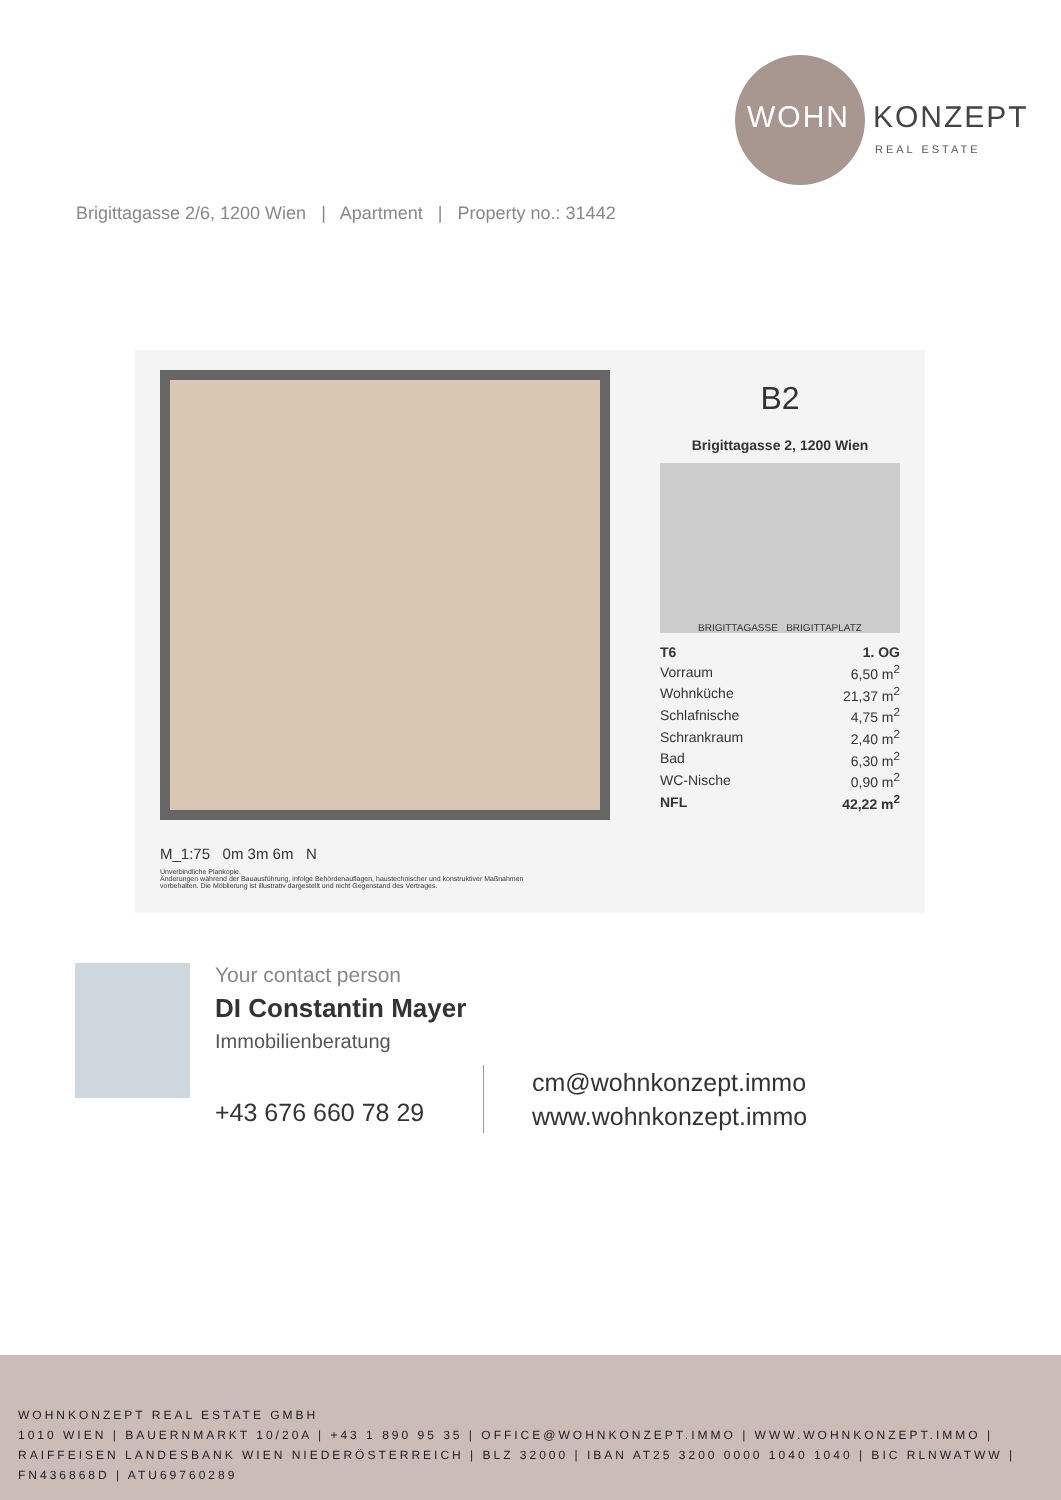WOHN KONZEPT
REAL ESTATE
Brigittagasse 2/6, 1200 Wien | Apartment | Property no.: 31442
M_1:75 0m 3m 6m N
Unverbindliche Plankopie.
Änderungen während der Bauausführung, infolge Behördenauflagen, haustechnischer und konstruktiver Maßnahmen vorbehalten. Die Möblierung ist illustrativ dargestellt und nicht Gegenstand des Vertrages.
B2
Brigittagasse 2, 1200 Wien
BRIGITTAGASSE BRIGITTAPLATZ
| T6 | 1. OG |
| Vorraum | 6,50 m<sup>2</sup> |
| Wohnküche | 21,37 m<sup>2</sup> |
| Schlafnische | 4,75 m<sup>2</sup> |
| Schrankraum | 2,40 m<sup>2</sup> |
| Bad | 6,30 m<sup>2</sup> |
| WC-Nische | 0,90 m<sup>2</sup> |
| NFL | 42,22 m<sup>2</sup> |
Your contact person
DI Constantin Mayer
Immobilienberatung
+43 676 660 78 29
cm@wohnkonzept.immo
www.wohnkonzept.immo
WOHNKONZEPT REAL ESTATE GMBH
1010 WIEN | BAUERNMARKT 10/20A | +43 1 890 95 35 | OFFICE@WOHNKONZEPT.IMMO | WWW.WOHNKONZEPT.IMMO | RAIFFEISEN LANDESBANK WIEN NIEDERÖSTERREICH | BLZ 32000 | IBAN AT25 3200 0000 1040 1040 | BIC RLNWATWW | FN436868D | ATU69760289